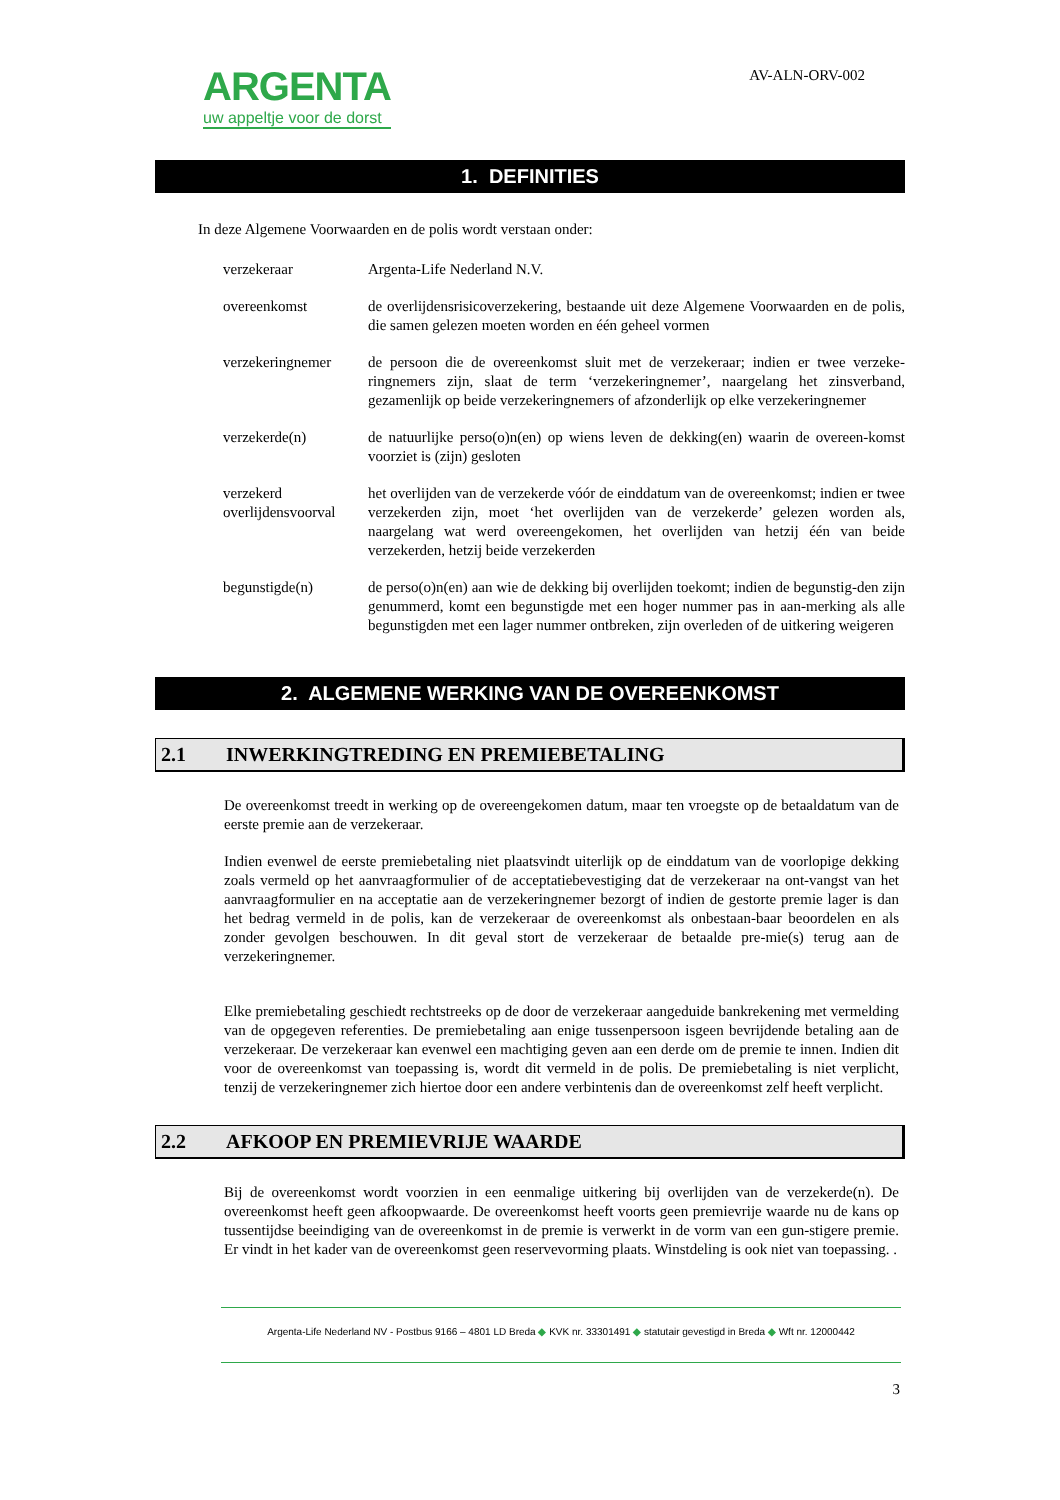ARGENTA
uw appeltje voor de dorst
AV-ALN-ORV-002
1. DEFINITIES
In deze Algemene Voorwaarden en de polis wordt verstaan onder:
| verzekeraar | Argenta-Life Nederland N.V. |
| overeenkomst | de overlijdensrisicoverzekering, bestaande uit deze Algemene Voorwaarden en de polis, die samen gelezen moeten worden en één geheel vormen |
| verzekeringnemer | de persoon die de overeenkomst sluit met de verzekeraar; indien er twee verzeke-ringnemers zijn, slaat de term ‘verzekeringnemer’, naargelang het zinsverband, gezamenlijk op beide verzekeringnemers of afzonderlijk op elke verzekeringnemer |
| verzekerde(n) | de natuurlijke perso(o)n(en) op wiens leven de dekking(en) waarin de overeen-komst voorziet is (zijn) gesloten |
| verzekerd overlijdensvoorval | het overlijden van de verzekerde vóór de einddatum van de overeenkomst; indien er twee verzekerden zijn, moet ‘het overlijden van de verzekerde’ gelezen worden als, naargelang wat werd overeengekomen, het overlijden van hetzij één van beide verzekerden, hetzij beide verzekerden |
| begunstigde(n) | de perso(o)n(en) aan wie de dekking bij overlijden toekomt; indien de begunstig-den zijn genummerd, komt een begunstigde met een hoger nummer pas in aan-merking als alle begunstigden met een lager nummer ontbreken, zijn overleden of de uitkering weigeren |
2. ALGEMENE WERKING VAN DE OVEREENKOMST
2.1 INWERKINGTREDING EN PREMIEBETALING
De overeenkomst treedt in werking op de overeengekomen datum, maar ten vroegste op de betaaldatum van de eerste premie aan de verzekeraar.
Indien evenwel de eerste premiebetaling niet plaatsvindt uiterlijk op de einddatum van de voorlopige dekking zoals vermeld op het aanvraagformulier of de acceptatiebevestiging dat de verzekeraar na ont-vangst van het aanvraagformulier en na acceptatie aan de verzekeringnemer bezorgt of indien de gestorte premie lager is dan het bedrag vermeld in de polis, kan de verzekeraar de overeenkomst als onbestaan-baar beoordelen en als zonder gevolgen beschouwen. In dit geval stort de verzekeraar de betaalde pre-mie(s) terug aan de verzekeringnemer.
Elke premiebetaling geschiedt rechtstreeks op de door de verzekeraar aangeduide bankrekening met vermelding van de opgegeven referenties. De premiebetaling aan enige tussenpersoon isgeen bevrijdende betaling aan de verzekeraar. De verzekeraar kan evenwel een machtiging geven aan een derde om de premie te innen. Indien dit voor de overeenkomst van toepassing is, wordt dit vermeld in de polis. De premiebetaling is niet verplicht, tenzij de verzekeringnemer zich hiertoe door een andere verbintenis dan de overeenkomst zelf heeft verplicht.
2.2 AFKOOP EN PREMIEVRIJE WAARDE
Bij de overeenkomst wordt voorzien in een eenmalige uitkering bij overlijden van de verzekerde(n). De overeenkomst heeft geen afkoopwaarde. De overeenkomst heeft voorts geen premievrije waarde nu de kans op tussentijdse beeindiging van de overeenkomst in de premie is verwerkt in de vorm van een gun-stigere premie. Er vindt in het kader van de overeenkomst geen reservevorming plaats. Winstdeling is ook niet van toepassing. .
Argenta-Life Nederland NV - Postbus 9166 – 4801 LD Breda ◆ KVK nr. 33301491 ◆ statutair gevestigd in Breda ◆ Wft nr. 12000442
3